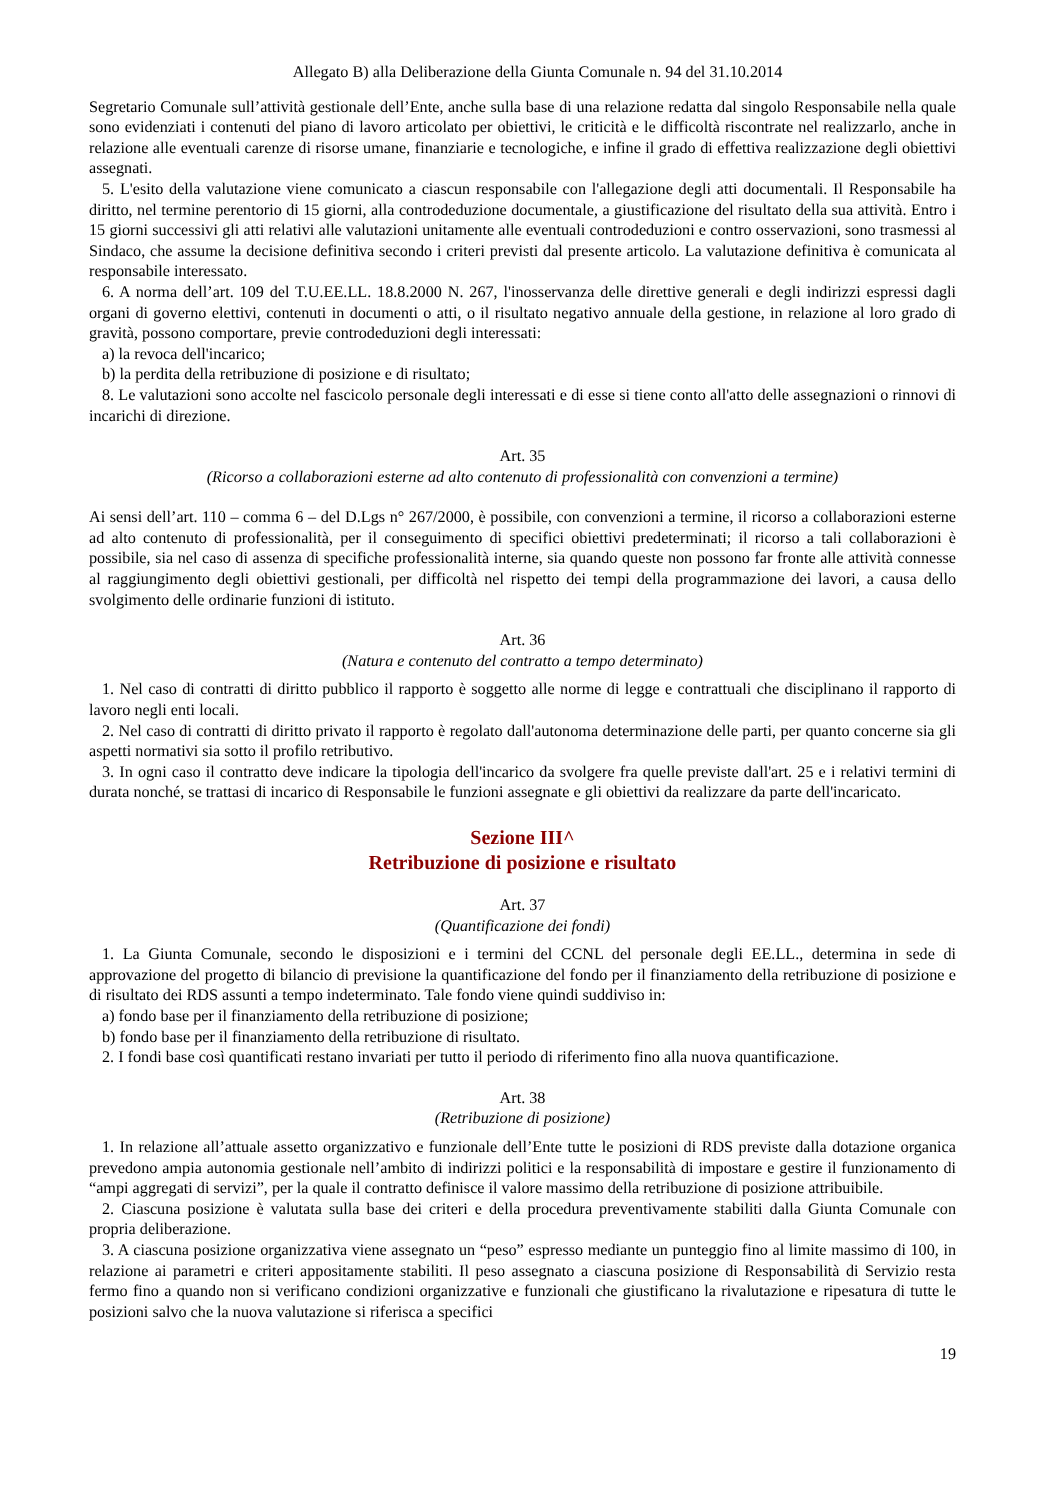Allegato B) alla Deliberazione della Giunta Comunale n. 94 del 31.10.2014
Segretario Comunale sull’attività gestionale dell’Ente, anche sulla base di una relazione redatta dal singolo Responsabile nella quale sono evidenziati i contenuti del piano di lavoro articolato per obiettivi, le criticità e le difficoltà riscontrate nel realizzarlo, anche in relazione alle eventuali carenze di risorse umane, finanziarie e tecnologiche, e infine il grado di effettiva realizzazione degli obiettivi assegnati.
5. L'esito della valutazione viene comunicato a ciascun responsabile con l'allegazione degli atti documentali. Il Responsabile ha diritto, nel termine perentorio di 15 giorni, alla controdeduzione documentale, a giustificazione del risultato della sua attività. Entro i 15 giorni successivi gli atti relativi alle valutazioni unitamente alle eventuali controdeduzioni e contro osservazioni, sono trasmessi al Sindaco, che assume la decisione definitiva secondo i criteri previsti dal presente articolo. La valutazione definitiva è comunicata al responsabile interessato.
6. A norma dell’art. 109 del T.U.EE.LL. 18.8.2000 N. 267, l'inosservanza delle direttive generali e degli indirizzi espressi dagli organi di governo elettivi, contenuti in documenti o atti, o il risultato negativo annuale della gestione, in relazione al loro grado di gravità, possono comportare, previe controdeduzioni degli interessati:
a) la revoca dell'incarico;
b) la perdita della retribuzione di posizione e di risultato;
8. Le valutazioni sono accolte nel fascicolo personale degli interessati e di esse si tiene conto all'atto delle assegnazioni o rinnovi di incarichi di direzione.
Art. 35
(Ricorso a collaborazioni esterne ad alto contenuto di professionalità con convenzioni a termine)
Ai sensi dell’art. 110 – comma 6 – del D.Lgs n° 267/2000, è possibile, con convenzioni a termine, il ricorso a collaborazioni esterne ad alto contenuto di professionalità, per il conseguimento di specifici obiettivi predeterminati; il ricorso a tali collaborazioni è possibile, sia nel caso di assenza di specifiche professionalità interne, sia quando queste non possono far fronte alle attività connesse al raggiungimento degli obiettivi gestionali, per difficoltà nel rispetto dei tempi della programmazione dei lavori, a causa dello svolgimento delle ordinarie funzioni di istituto.
Art. 36
(Natura e contenuto del contratto a tempo determinato)
1. Nel caso di contratti di diritto pubblico il rapporto è soggetto alle norme di legge e contrattuali che disciplinano il rapporto di lavoro negli enti locali.
2. Nel caso di contratti di diritto privato il rapporto è regolato dall'autonoma determinazione delle parti, per quanto concerne sia gli aspetti normativi sia sotto il profilo retributivo.
3. In ogni caso il contratto deve indicare la tipologia dell'incarico da svolgere fra quelle previste dall'art. 25 e i relativi termini di durata nonché, se trattasi di incarico di Responsabile le funzioni assegnate e gli obiettivi da realizzare da parte dell'incaricato.
Sezione III^
Retribuzione di posizione e risultato
Art. 37
(Quantificazione dei fondi)
1. La Giunta Comunale, secondo le disposizioni e i termini del CCNL del personale degli EE.LL., determina in sede di approvazione del progetto di bilancio di previsione la quantificazione del fondo per il finanziamento della retribuzione di posizione e di risultato dei RDS assunti a tempo indeterminato. Tale fondo viene quindi suddiviso in:
a) fondo base per il finanziamento della retribuzione di posizione;
b) fondo base per il finanziamento della retribuzione di risultato.
2. I fondi base così quantificati restano invariati per tutto il periodo di riferimento fino alla nuova quantificazione.
Art. 38
(Retribuzione di posizione)
1. In relazione all’attuale assetto organizzativo e funzionale dell’Ente tutte le posizioni di RDS previste dalla dotazione organica prevedono ampia autonomia gestionale nell’ambito di indirizzi politici e la responsabilità di impostare e gestire il funzionamento di “ampi aggregati di servizi”, per la quale il contratto definisce il valore massimo della retribuzione di posizione attribuibile.
2. Ciascuna posizione è valutata sulla base dei criteri e della procedura preventivamente stabiliti dalla Giunta Comunale con propria deliberazione.
3. A ciascuna posizione organizzativa viene assegnato un “peso” espresso mediante un punteggio fino al limite massimo di 100, in relazione ai parametri e criteri appositamente stabiliti. Il peso assegnato a ciascuna posizione di Responsabilità di Servizio resta fermo fino a quando non si verificano condizioni organizzative e funzionali che giustificano la rivalutazione e ripesatura di tutte le posizioni salvo che la nuova valutazione si riferisca a specifici
19